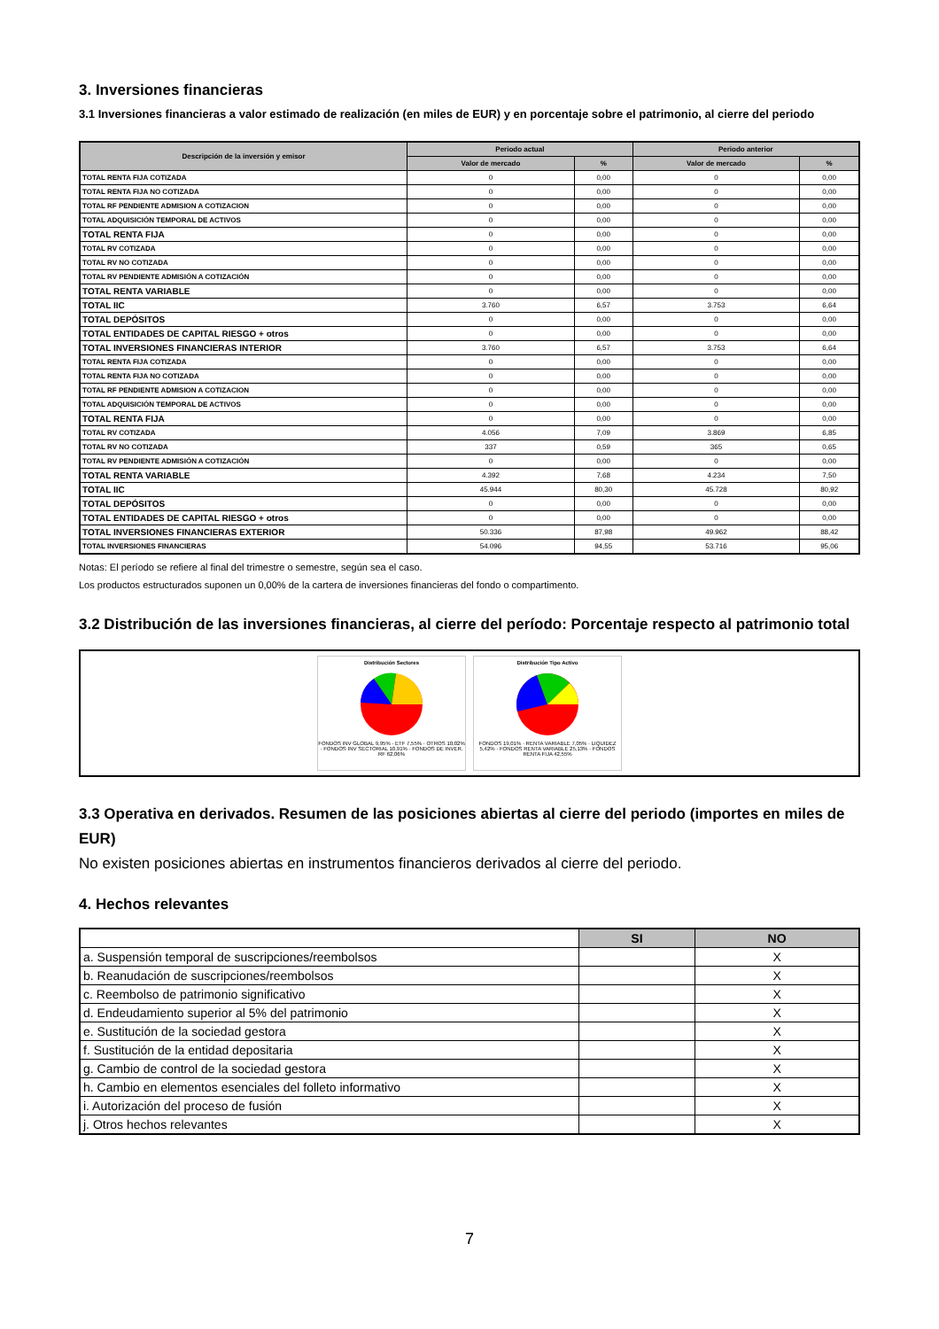3. Inversiones financieras
3.1 Inversiones financieras a valor estimado de realización (en miles de EUR) y en porcentaje sobre el patrimonio, al cierre del periodo
| Descripción de la inversión y emisor | Periodo actual | | Periodo anterior | |
| --- | --- | --- | --- | --- |
| | Valor de mercado | % | Valor de mercado | % |
| TOTAL RENTA FIJA COTIZADA | 0 | 0,00 | 0 | 0,00 |
| TOTAL RENTA FIJA NO COTIZADA | 0 | 0,00 | 0 | 0,00 |
| TOTAL RF PENDIENTE ADMISION A COTIZACION | 0 | 0,00 | 0 | 0,00 |
| TOTAL ADQUISICIÓN TEMPORAL DE ACTIVOS | 0 | 0,00 | 0 | 0,00 |
| TOTAL RENTA FIJA | 0 | 0,00 | 0 | 0,00 |
| TOTAL RV COTIZADA | 0 | 0,00 | 0 | 0,00 |
| TOTAL RV NO COTIZADA | 0 | 0,00 | 0 | 0,00 |
| TOTAL RV PENDIENTE ADMISIÓN A COTIZACIÓN | 0 | 0,00 | 0 | 0,00 |
| TOTAL RENTA VARIABLE | 0 | 0,00 | 0 | 0,00 |
| TOTAL IIC | 3.760 | 6,57 | 3.753 | 6,64 |
| TOTAL DEPÓSITOS | 0 | 0,00 | 0 | 0,00 |
| TOTAL ENTIDADES DE CAPITAL RIESGO + otros | 0 | 0,00 | 0 | 0,00 |
| TOTAL INVERSIONES FINANCIERAS INTERIOR | 3.760 | 6,57 | 3.753 | 6,64 |
| TOTAL RENTA FIJA COTIZADA | 0 | 0,00 | 0 | 0,00 |
| TOTAL RENTA FIJA NO COTIZADA | 0 | 0,00 | 0 | 0,00 |
| TOTAL RF PENDIENTE ADMISION A COTIZACION | 0 | 0,00 | 0 | 0,00 |
| TOTAL ADQUISICIÓN TEMPORAL DE ACTIVOS | 0 | 0,00 | 0 | 0,00 |
| TOTAL RENTA FIJA | 0 | 0,00 | 0 | 0,00 |
| TOTAL RV COTIZADA | 4.056 | 7,09 | 3.869 | 6,85 |
| TOTAL RV NO COTIZADA | 337 | 0,59 | 365 | 0,65 |
| TOTAL RV PENDIENTE ADMISIÓN A COTIZACIÓN | 0 | 0,00 | 0 | 0,00 |
| TOTAL RENTA VARIABLE | 4.392 | 7,68 | 4.234 | 7,50 |
| TOTAL IIC | 45.944 | 80,30 | 45.728 | 80,92 |
| TOTAL DEPÓSITOS | 0 | 0,00 | 0 | 0,00 |
| TOTAL ENTIDADES DE CAPITAL RIESGO + otros | 0 | 0,00 | 0 | 0,00 |
| TOTAL INVERSIONES FINANCIERAS EXTERIOR | 50.336 | 87,98 | 49.962 | 88,42 |
| TOTAL INVERSIONES FINANCIERAS | 54.096 | 94,55 | 53.716 | 95,06 |
Notas: El período se refiere al final del trimestre o semestre, según sea el caso.
Los productos estructurados suponen un 0,00% de la cartera de inversiones financieras del fondo o compartimento.
3.2 Distribución de las inversiones financieras, al cierre del período: Porcentaje respecto al patrimonio total
Distribución Sectores
FONDOS INV GLOBAL 9,95% · ETF 7,55% · OTROS 10,02% · FONDOS INV SECTORIAL 10,91% · FONDOS DE INVER. RF 62,06%
Distribución Tipo Activo
FONDOS 19,01% · RENTA VARIABLE 7,05% · LIQUIDEZ 5,42% · FONDOS RENTA VARIABLE 25,13% · FONDOS RENTA FIJA 42,55%
3.3 Operativa en derivados. Resumen de las posiciones abiertas al cierre del periodo (importes en miles de EUR)
No existen posiciones abiertas en instrumentos financieros derivados al cierre del periodo.
4. Hechos relevantes
| | SI | NO |
| --- | --- | --- |
| a. Suspensión temporal de suscripciones/reembolsos | | X |
| b. Reanudación de suscripciones/reembolsos | | X |
| c. Reembolso de patrimonio significativo | | X |
| d. Endeudamiento superior al 5% del patrimonio | | X |
| e. Sustitución de la sociedad gestora | | X |
| f. Sustitución de la entidad depositaria | | X |
| g. Cambio de control de la sociedad gestora | | X |
| h. Cambio en elementos esenciales del folleto informativo | | X |
| i. Autorización del proceso de fusión | | X |
| j. Otros hechos relevantes | | X |
7